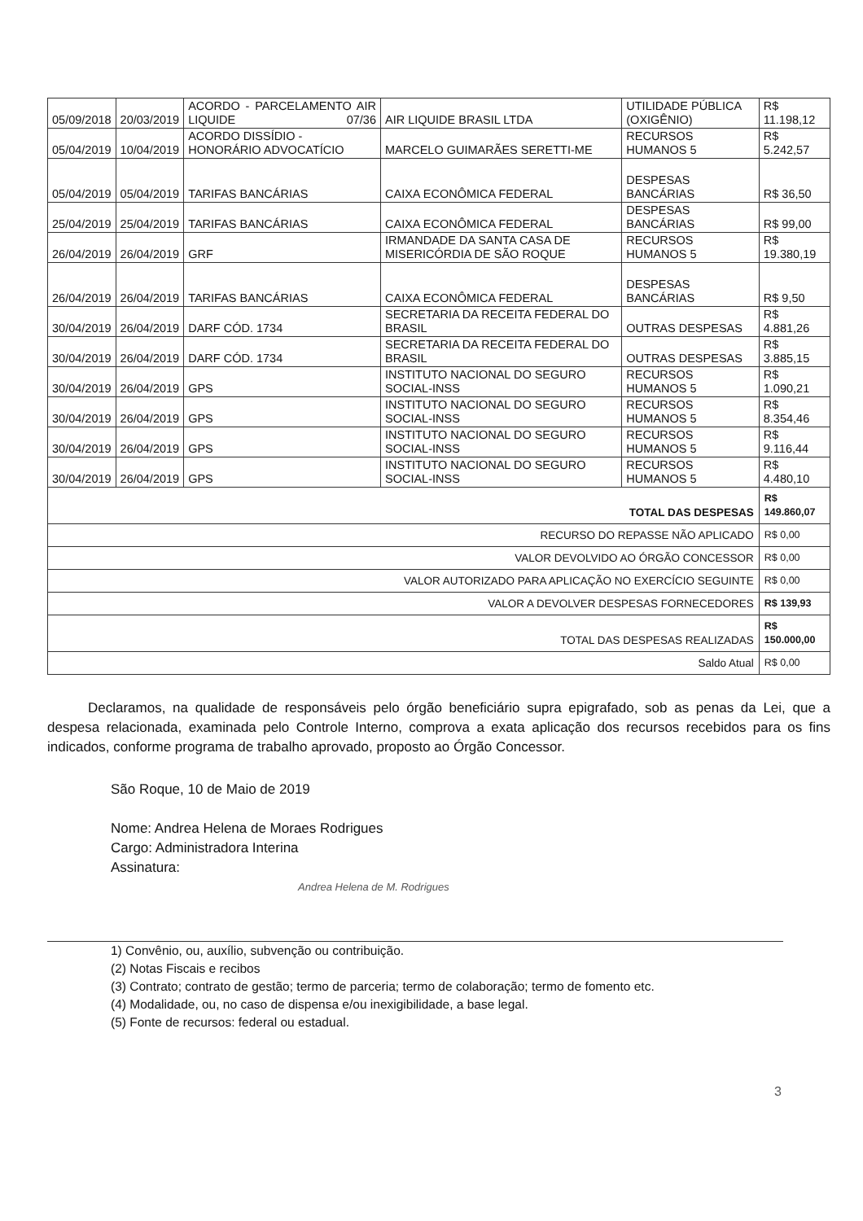| 05/09/2018 | 20/03/2019 | ACORDO - PARCELAMENTO AIR LIQUIDE 07/36 | AIR LIQUIDE BRASIL LTDA | UTILIDADE PÚBLICA (OXIGÊNIO) | R$ 11.198,12 |
| 05/04/2019 | 10/04/2019 | ACORDO DISSÍDIO - HONORÁRIO ADVOCATÍCIO | MARCELO GUIMARÃES SERETTI-ME | RECURSOS HUMANOS 5 | R$ 5.242,57 |
| 05/04/2019 | 05/04/2019 | TARIFAS BANCÁRIAS | CAIXA ECONÔMICA FEDERAL | DESPESAS BANCÁRIAS | R$ 36,50 |
| 25/04/2019 | 25/04/2019 | TARIFAS BANCÁRIAS | CAIXA ECONÔMICA FEDERAL | DESPESAS BANCÁRIAS | R$ 99,00 |
| 26/04/2019 | 26/04/2019 | GRF | IRMANDADE DA SANTA CASA DE MISERICÓRDIA DE SÃO ROQUE | RECURSOS HUMANOS 5 | R$ 19.380,19 |
| 26/04/2019 | 26/04/2019 | TARIFAS BANCÁRIAS | CAIXA ECONÔMICA FEDERAL | DESPESAS BANCÁRIAS | R$ 9,50 |
| 30/04/2019 | 26/04/2019 | DARF CÓD. 1734 | SECRETARIA DA RECEITA FEDERAL DO BRASIL | OUTRAS DESPESAS | R$ 4.881,26 |
| 30/04/2019 | 26/04/2019 | DARF CÓD. 1734 | SECRETARIA DA RECEITA FEDERAL DO BRASIL | OUTRAS DESPESAS | R$ 3.885,15 |
| 30/04/2019 | 26/04/2019 | GPS | INSTITUTO NACIONAL DO SEGURO SOCIAL-INSS | RECURSOS HUMANOS 5 | R$ 1.090,21 |
| 30/04/2019 | 26/04/2019 | GPS | INSTITUTO NACIONAL DO SEGURO SOCIAL-INSS | RECURSOS HUMANOS 5 | R$ 8.354,46 |
| 30/04/2019 | 26/04/2019 | GPS | INSTITUTO NACIONAL DO SEGURO SOCIAL-INSS | RECURSOS HUMANOS 5 | R$ 9.116,44 |
| 30/04/2019 | 26/04/2019 | GPS | INSTITUTO NACIONAL DO SEGURO SOCIAL-INSS | RECURSOS HUMANOS 5 | R$ 4.480,10 |
| TOTAL DAS DESPESAS | | | | | R$ 149.860,07 |
| RECURSO DO REPASSE NÃO APLICADO | | | | | R$ 0,00 |
| VALOR DEVOLVIDO AO ÓRGÃO CONCESSOR | | | | | R$ 0,00 |
| VALOR AUTORIZADO PARA APLICAÇÃO NO EXERCÍCIO SEGUINTE | | | | | R$ 0,00 |
| VALOR A DEVOLVER DESPESAS FORNECEDORES | | | | | R$ 139,93 |
| TOTAL DAS DESPESAS REALIZADAS | | | | | R$ 150.000,00 |
| Saldo Atual | | | | | R$ 0,00 |
Declaramos, na qualidade de responsáveis pelo órgão beneficiário supra epigrafado, sob as penas da Lei, que a despesa relacionada, examinada pelo Controle Interno, comprova a exata aplicação dos recursos recebidos para os fins indicados, conforme programa de trabalho aprovado, proposto ao Órgão Concessor.
São Roque, 10 de Maio de 2019
Nome: Andrea Helena de Moraes Rodrigues
Cargo: Administradora Interina
Assinatura:
Andrea Helena de M. Rodrigues
1) Convênio, ou, auxílio, subvenção ou contribuição.
(2) Notas Fiscais e recibos
(3) Contrato; contrato de gestão; termo de parceria; termo de colaboração; termo de fomento etc.
(4) Modalidade, ou, no caso de dispensa e/ou inexigibilidade, a base legal.
(5) Fonte de recursos: federal ou estadual.
3